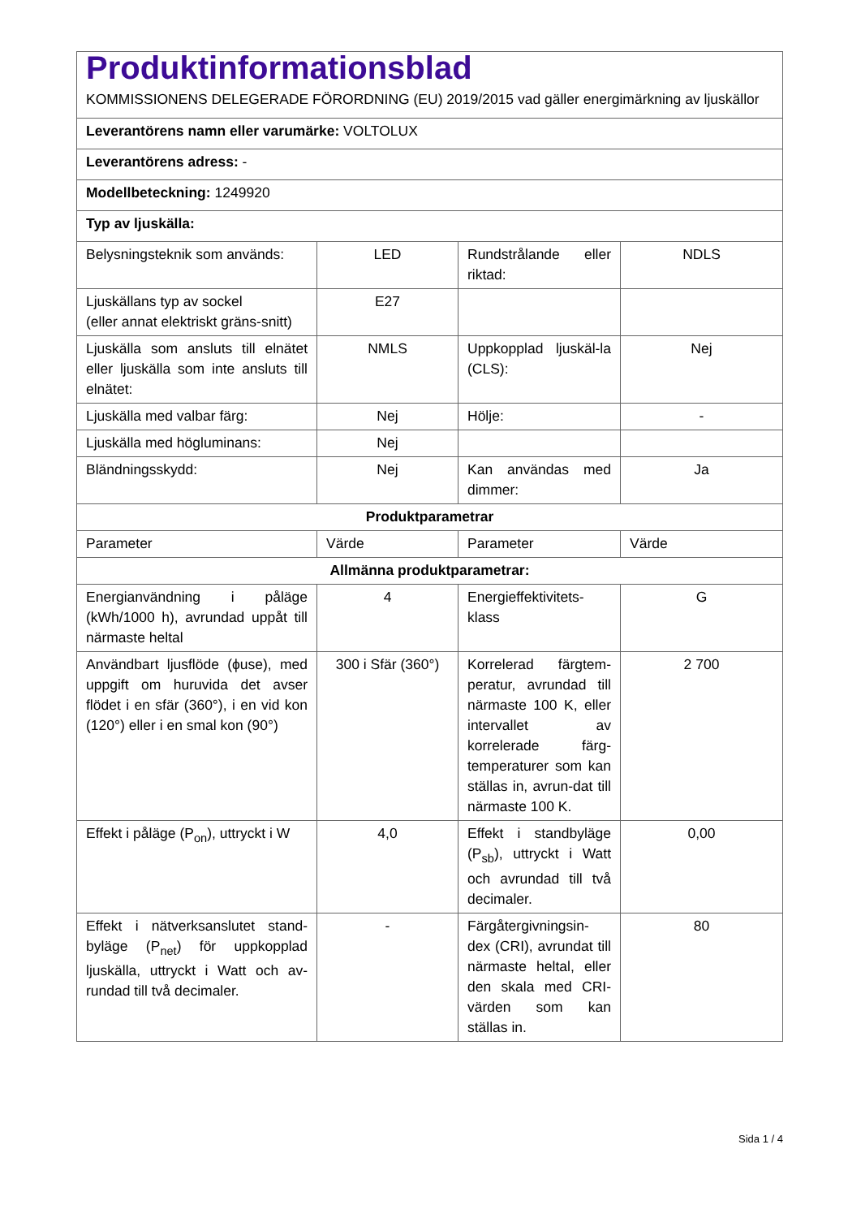| Produktinformationsblad KOMMISSIONENS DELEGERADE FÖRORDNING (EU) 2019/2015 vad gäller energimärkning av ljuskällor | | | |
| Leverantörens namn eller varumärke: VOLTOLUX | | | |
| Leverantörens adress: - | | | |
| Modellbeteckning: 1249920 | | | |
| Typ av ljuskälla: | | | |
| Belysningsteknik som används: | LED | Rundstrålande eller riktad: | NDLS |
| Ljuskällans typ av sockel (eller annat elektriskt gräns-snitt) | E27 | | |
| Ljuskälla som ansluts till elnätet eller ljuskälla som inte ansluts till elnätet: | NMLS | Uppkopplad ljuskäl-la (CLS): | Nej |
| Ljuskälla med valbar färg: | Nej | Hölje: | - |
| Ljuskälla med högluminans: | Nej | | |
| Bländningsskydd: | Nej | Kan användas med dimmer: | Ja |
| Produktparametrar | | | |
| Parameter | Värde | Parameter | Värde |
| Allmänna produktparametrar: | | | |
| Energianvändning i påläge (kWh/1000 h), avrundad uppåt till närmaste heltal | 4 | Energieffektivitets-klass | G |
| Användbart ljusflöde (ϕuse), med uppgift om huruvida det avser flödet i en sfär (360°), i en vid kon (120°) eller i en smal kon (90°) | 300 i Sfär (360°) | Korrelerad färgtem-peratur, avrundad till närmaste 100 K, eller intervallet av korrelerade färg-temperaturer som kan ställas in, avrun-dat till närmaste 100 K. | 2 700 |
| Effekt i påläge (P<sub>on</sub>), uttryckt i W | 4,0 | Effekt i standbyläge (P<sub>sb</sub>), uttryckt i Watt och avrundad till två decimaler. | 0,00 |
| Effekt i nätverksanslutet stand-byläge (P<sub>net</sub>) för uppkopplad ljuskälla, uttryckt i Watt och av-rundad till två decimaler. | - | Färgåtergivningsin-dex (CRI), avrundat till närmaste heltal, eller den skala med CRI-värden som kan ställas in. | 80 |
Sida 1 / 4